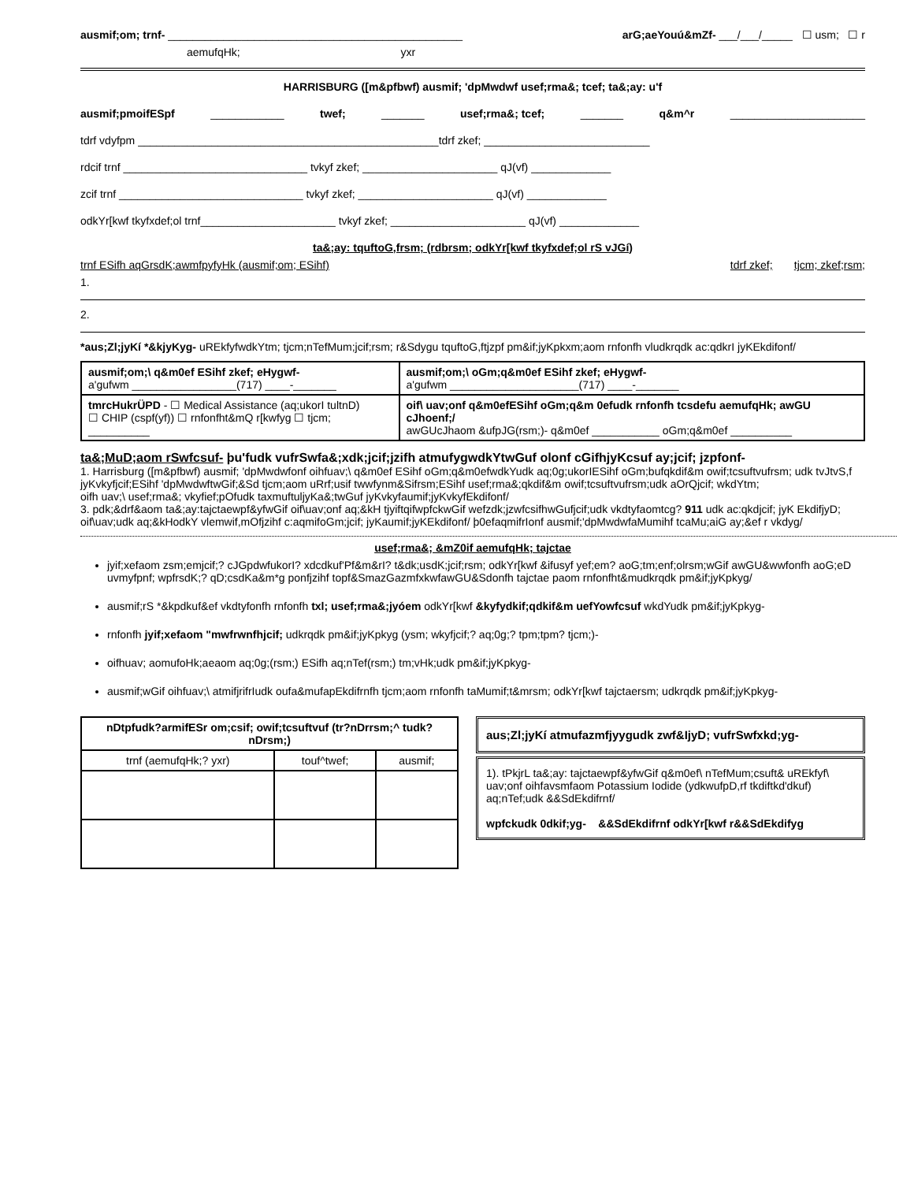ausmif;om; trnf- ________________________________________________ arG;aeYouú&mZf- ___/___/_____ ☐ usm; ☐ r
aemufqHk; yxr
HARRISBURG ([m&pfbwf) ausmif; 'dpMwdwf usef;rma&; tcef; ta&;ay: u'f
ausmif;pmoifESpf ____________ twef; _______ usef;rma&; tcef; _______ q&m^r ______________________
tdrf vdyfpm _________________________________________________tdrf zkef; ___________________________
rdcif trnf ______________________________ tvkyf zkef; ______________________ qJ(vf) _____________
zcif trnf ______________________________ tvkyf zkef; ______________________ qJ(vf) _____________
odkYr[kwf tkyfxdef;ol trnf______________________ tvkyf zkef; ______________________ qJ(vf) _____________
ta&;ay: tquftoG,frsm; (rdbrsm; odkYr[kwf tkyfxdef;ol rS vJGí)
trnf ESifh aqGrsdK;awmfpyfyHk (ausmif;om; ESihf) tdrf zkef; tjcm; zkef;rsm;
1.
2.
*aus;Zl;jyKí *&kjyKyg- uREkfyfwdkYtm; tjcm;nTefMum;jcif;rsm; r&Sdygu tquftoG,ftjzpf pm&if;jyKpkxm;aom rnfonfh vludkrqdk ac:qdkrI jyKEkdifonf/
| ausmif;om;\ q&m0ef ESihf zkef; eHygwf- a'gufwm _________________(717) ____-_______ | ausmif;om;\ oGm;q&m0ef ESihf zkef; eHygwf- a'gufwm _____________________(717) ____-_______ |
| tmrcHukrÜPD - ☐ Medical Assistance (aq;ukorI tultnD) ☐ CHIP (cspf(yf)) ☐ rnfonfht&mQ r[kwfyg ☐ tjcm; __________ | oif\ uav;onf q&m0efESihf oGm;q&m 0efudk rnfonfh tcsdefu aemufqHk; awGU cJhoenf;/ awGUcJhaom &ufpJG(rsm;)- q&m0ef ___________ oGm;q&m0ef __________ |
ta&;MuD;aom rSwfcsuf- þu'fudk vufrSwfa&;xdk;jcif;jzifh atmufygwdkYtwGuf olonf cGifhjyKcsuf ay;jcif; jzpfonf-
1. Harrisburg ([m&pfbwf) ausmif; 'dpMwdwfonf oihfuav;\ q&m0ef ESihf oGm;q&m0efwdkYudk aq;0g;ukorIESihf oGm;bufqkdif&m owif;tcsuftvufrsm; udk tvJtvS,f jyKvkyfjcif;ESihf 'dpMwdwftwGif;&Sd tjcm;aom uRrf;usif twwfynm&Sifrsm;ESihf usef;rma&;qkdif&m owif;tcsuftvufrsm;udk aOrQjcif; wkdYtm;
oifh uav;\ usef;rma&; vkyfief;pOfudk taxmuftuljyKa&;twGuf jyKvkyfaumif;jyKvkyfEkdifonf/
3. pdk;&drf&aom ta&;ay:tajctaewpf&yfwGif oif\uav;onf aq;&kH tjyiftqifwpfckwGif wefzdk;jzwfcsifhwGufjcif;udk vkdtyfaomtcg? 911 udk ac:qkdjcif; jyK EkdifjyD; oif\uav;udk aq;&kHodkY vlemwif,mOfjzihf c:aqmifoGm;jcif; jyKaumif;jyKEkdifonf/ þ0efaqmifrIonf ausmif;'dpMwdwfaMumihf tcaMu;aiG ay;&ef r vkdyg/
usef;rma&; &mZ0if aemufqHk; tajctae
jyif;xefaom zsm;emjcif;? cJGpdwfukorI? xdcdkuf'Pf&m&rI? t&dk;usdK;jcif;rsm; odkYr[kwf &ifusyf yef;em? aoG;tm;enf;olrsm;wGif awGU&wwfonfh aoG;eD uvmyfpnf; wpfrsdK;? qD;csdKa&m*g ponfjzihf topf&SmazGazmfxkwfawGU&Sdonfh tajctae paom rnfonfht&mudkrqdk pm&if;jyKpkyg/
ausmif;rS *&kpdkuf&ef vkdtyfonfh rnfonfh txl; usef;rma&;jyóem odkYr[kwf &kyfydkif;qdkif&m uefYowfcsuf wkdYudk pm&if;jyKpkyg-
rnfonfh jyif;xefaom "mwfrwnfhjcif; udkrqdk pm&if;jyKpkyg (ysm; wkyfjcif;? aq;0g;? tpm;tpm? tjcm;)-
oifhuav; aomufoHk;aeaom aq;0g;(rsm;) ESifh aq;nTef(rsm;) tm;vHk;udk pm&if;jyKpkyg-
ausmif;wGif oihfuav;\ atmifjrifrIudk oufa&mufapEkdifrnfh tjcm;aom rnfonfh taMumif;t&mrsm; odkYr[kwf tajctaersm; udkrqdk pm&if;jyKpkyg-
| nDtpfudk?armifESr om;csif; owif;tcsuftvuf (tr?nDrrsm;^ tudk?nDrsm;) | | |
| --- | --- | --- |
| trnf (aemufqHk;? yxr) | touf^twef; | ausmif; |
aus;Zl;jyKí atmufazmfjyygudk zwf&IjyD; vufrSwfxkd;yg-
1). tPkjrL ta&;ay: tajctaewpf&yfwGif q&m0ef\ nTefMum;csuft& uREkfyf\ uav;onf oihfavsmfaom Potassium Iodide (ydkwufpD,rf tkdiftkd'dkuf) aq;nTef;udk &&SdEkdifrnf/
wpfckudk 0dkif;yg- &&SdEkdifrnf odkYr[kwf r&&SdEkdifyg